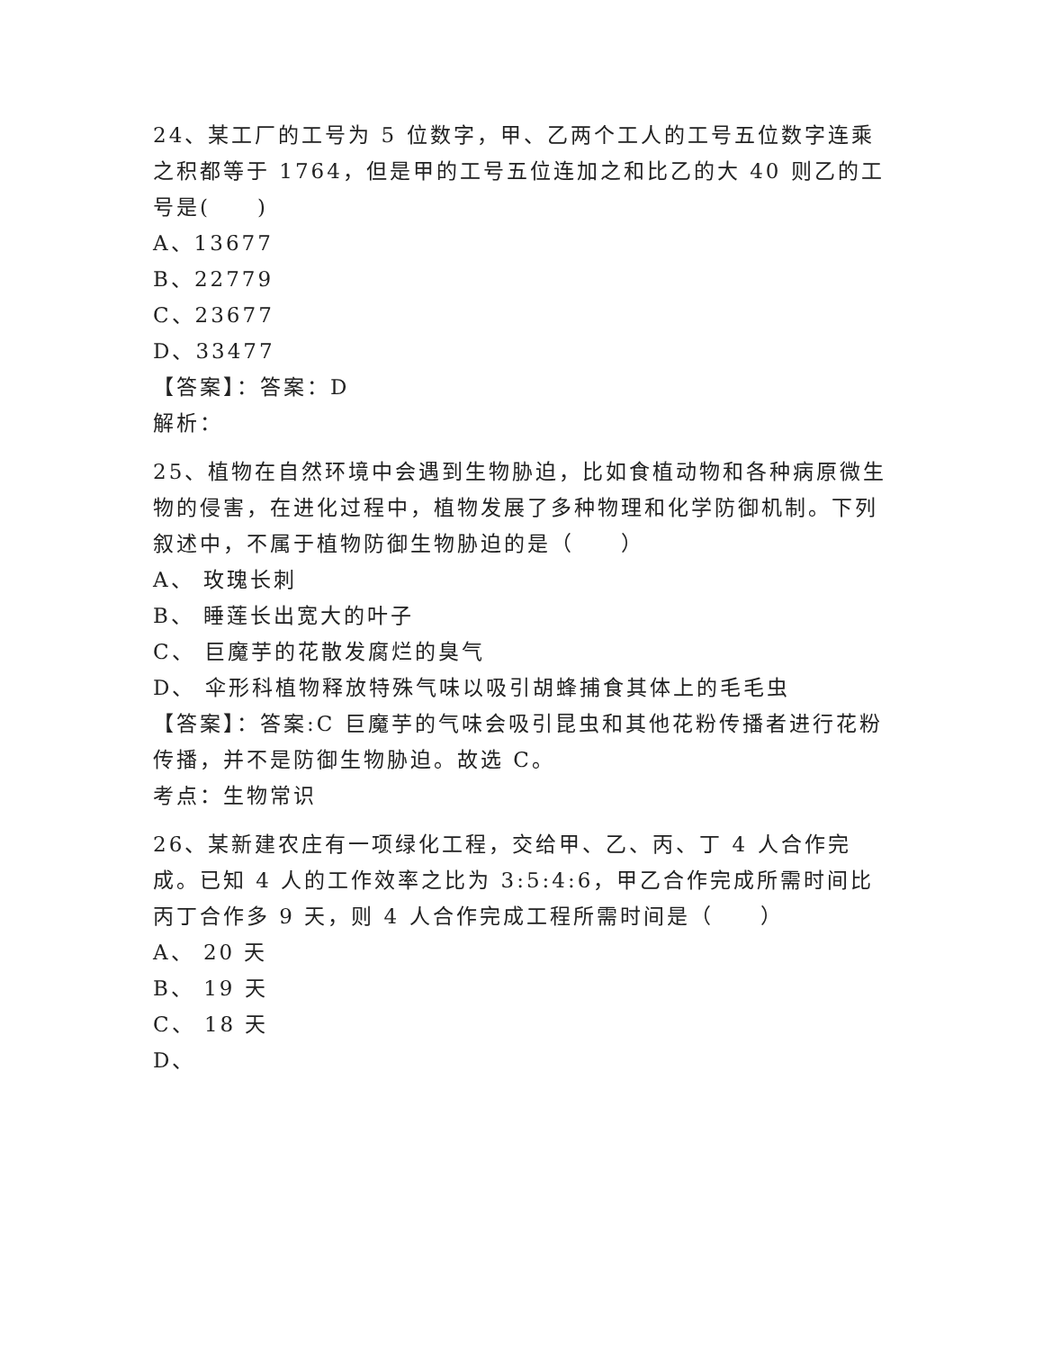24、某工厂的工号为 5 位数字，甲、乙两个工人的工号五位数字连乘之积都等于 1764，但是甲的工号五位连加之和比乙的大 40 则乙的工号是(　　)
A、13677
B、22779
C、23677
D、33477
【答案】：答案：D
解析：
25、植物在自然环境中会遇到生物胁迫，比如食植动物和各种病原微生物的侵害，在进化过程中，植物发展了多种物理和化学防御机制。下列叙述中，不属于植物防御生物胁迫的是（　　）
A、 玫瑰长刺
B、 睡莲长出宽大的叶子
C、 巨魔芋的花散发腐烂的臭气
D、 伞形科植物释放特殊气味以吸引胡蜂捕食其体上的毛毛虫
【答案】：答案:C 巨魔芋的气味会吸引昆虫和其他花粉传播者进行花粉传播，并不是防御生物胁迫。故选 C。
考点：生物常识
26、某新建农庄有一项绿化工程，交给甲、乙、丙、丁 4 人合作完成。已知 4 人的工作效率之比为 3:5:4:6，甲乙合作完成所需时间比丙丁合作多 9 天，则 4 人合作完成工程所需时间是（　　）
A、 20 天
B、 19 天
C、 18 天
D、